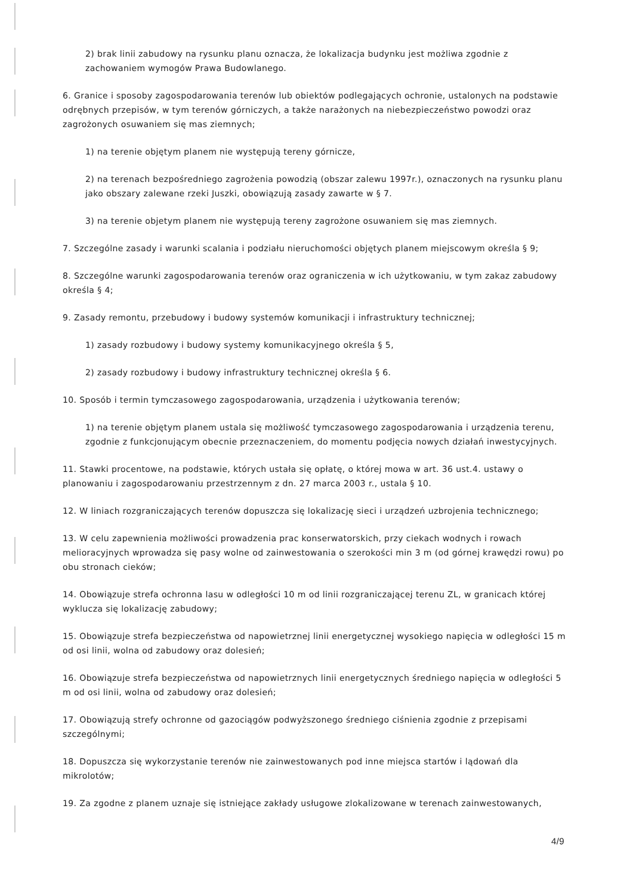2) brak linii zabudowy na rysunku planu oznacza, że lokalizacja budynku jest możliwa zgodnie z zachowaniem wymogów Prawa Budowlanego.
6. Granice i sposoby zagospodarowania terenów lub obiektów podlegających ochronie, ustalonych na podstawie odrębnych przepisów, w tym terenów górniczych, a także narażonych na niebezpieczeństwo powodzi oraz zagrożonych osuwaniem się mas ziemnych;
1) na terenie objętym planem nie występują tereny górnicze,
2) na terenach bezpośredniego zagrożenia powodzią (obszar zalewu 1997r.), oznaczonych na rysunku planu jako obszary zalewane rzeki Juszki, obowiązują zasady zawarte w § 7.
3) na terenie objetym planem nie występują tereny zagrożone osuwaniem się mas ziemnych.
7. Szczególne zasady i warunki scalania i podziału nieruchomości objętych planem miejscowym określa § 9;
8. Szczególne warunki zagospodarowania terenów oraz ograniczenia w ich użytkowaniu, w tym zakaz zabudowy określa § 4;
9. Zasady remontu, przebudowy i budowy systemów komunikacji i infrastruktury technicznej;
1) zasady rozbudowy i budowy systemy komunikacyjnego określa § 5,
2) zasady rozbudowy i budowy infrastruktury technicznej określa § 6.
10. Sposób i termin tymczasowego zagospodarowania, urządzenia i użytkowania terenów;
1) na terenie objętym planem ustala się możliwość tymczasowego zagospodarowania i urządzenia terenu, zgodnie z funkcjonującym obecnie przeznaczeniem, do momentu podjęcia nowych działań inwestycyjnych.
11. Stawki procentowe, na podstawie, których ustała się opłatę, o której mowa w art. 36 ust.4. ustawy o planowaniu i zagospodarowaniu przestrzennym z dn. 27 marca 2003 r., ustala § 10.
12. W liniach rozgraniczających terenów dopuszcza się lokalizację sieci i urządzeń uzbrojenia technicznego;
13. W celu zapewnienia możliwości prowadzenia prac konserwatorskich, przy ciekach wodnych i rowach melioracyjnych wprowadza się pasy wolne od zainwestowania o szerokości min 3 m (od górnej krawędzi rowu) po obu stronach cieków;
14. Obowiązuje strefa ochronna lasu w odległości 10 m od linii rozgraniczającej terenu ZL, w granicach której wyklucza się lokalizację zabudowy;
15. Obowiązuje strefa bezpieczeństwa od napowietrznej linii energetycznej wysokiego napięcia w odległości 15 m od osi linii, wolna od zabudowy oraz dolesień;
16. Obowiązuje strefa bezpieczeństwa od napowietrznych linii energetycznych średniego napięcia w odległości 5 m od osi linii, wolna od zabudowy oraz dolesień;
17. Obowiązują strefy ochronne od gazociągów podwyższonego średniego ciśnienia zgodnie z przepisami szczególnymi;
18. Dopuszcza się wykorzystanie terenów nie zainwestowanych pod inne miejsca startów i lądowań dla mikrolotów;
19. Za zgodne z planem uznaje się istniejące zakłady usługowe zlokalizowane w terenach zainwestowanych,
4/9